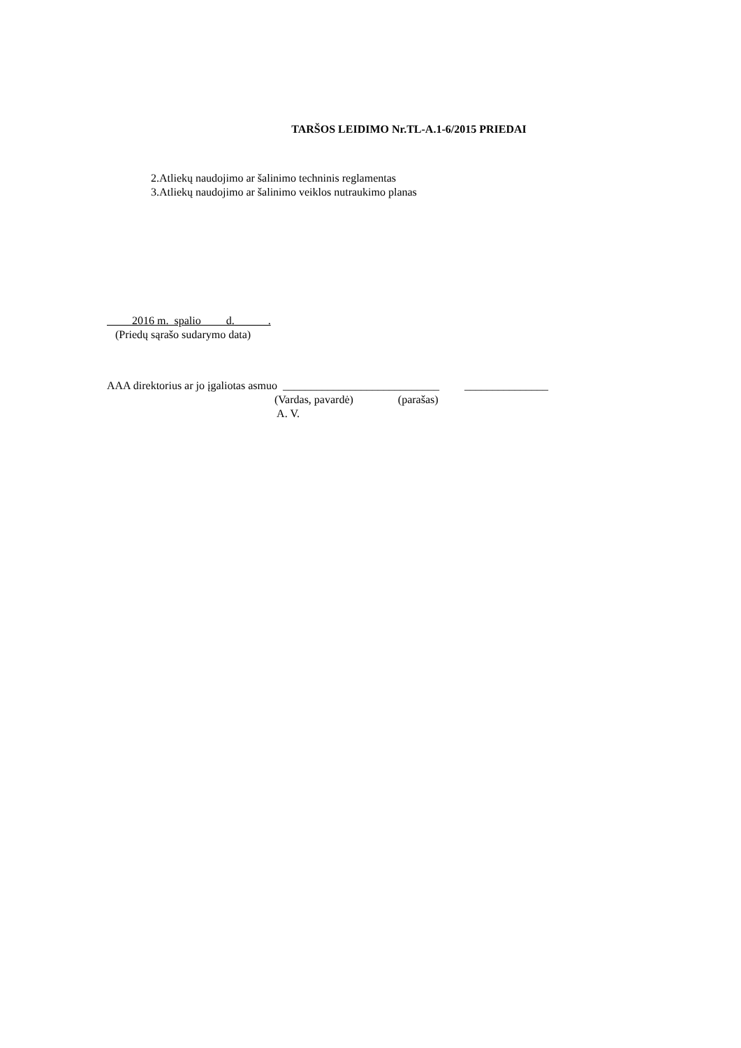TARŠOS LEIDIMO Nr.TL-A.1-6/2015 PRIEDAI
2.Atliekų naudojimo ar šalinimo techninis reglamentas
3.Atliekų naudojimo ar šalinimo veiklos nutraukimo planas
2016 m. spalio d.______.
(Priedų sąrašo sudarymo data)
AAA direktorius ar jo įgaliotas asmuo ____________________________ _______________ (Vardas, pavardė) (parašas) A. V.